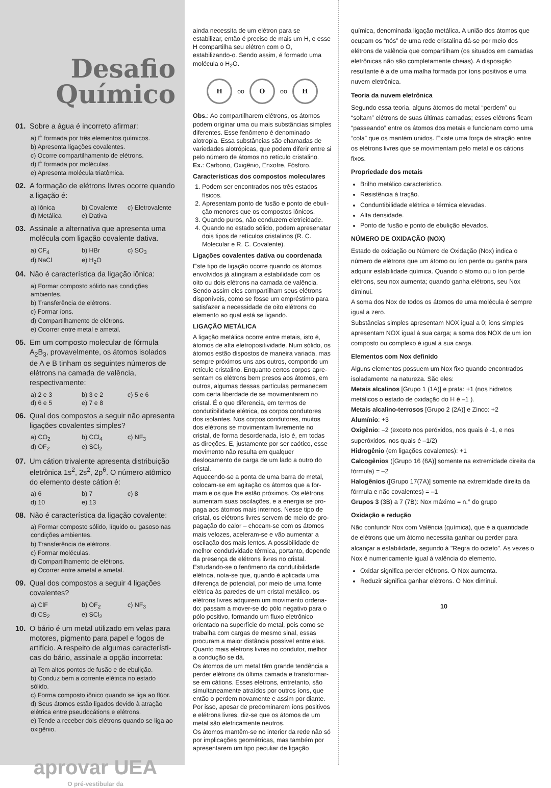Desafio
Químico
01.
Sobre a água é incorreto afirmar:
a) É formada por três elementos químicos.
b) Apresenta ligações covalentes.
c) Ocorre compartilhamento de elétrons.
d) É formada por moléculas.
e) Apresenta molécula triatômica.
02.
A formação de elétrons livres ocorre quando a ligação é:
a) Iônica b) Covalente c) Eletrovalente d) Metálica e) Dativa
03.
Assinale a alternativa que apresenta uma molécula com ligação covalente dativa.
a) CF<sub>4</sub> b) HBr c) SO<sub>3</sub> d) NaCl e) H<sub>2</sub>O
04.
Não é característica da ligação iônica:
a) Formar composto sólido nas condições ambientes.
b) Transferência de elétrons.
c) Formar íons.
d) Compartilhamento de elétrons.
e) Ocorrer entre metal e ametal.
05.
Em um composto molecular de fórmula A<sub>2</sub>B<sub>3</sub>, provavelmente, os átomos isolados de A e B tinham os seguintes números de elétrons na camada de valência, respectivamente:
a) 2 e 3 b) 3 e 2 c) 5 e 6 d) 6 e 5 e) 7 e 8
06.
Qual dos compostos a seguir não apresenta ligações covalentes simples?
a) CO<sub>2</sub> b) CCl<sub>4</sub> c) NF<sub>3</sub> d) OF<sub>2</sub> e) SCl<sub>2</sub>
07.
Um cátion trivalente apresenta distribuição eletrônica 1s<sup>2</sup>, 2s<sup>2</sup>, 2p<sup>6</sup>. O número atômico do elemento deste cátion é:
a) 6 b) 7 c) 8 d) 10 e) 13
08.
Não é característica da ligação covalente:
a) Formar composto sólido, líquido ou gasoso nas condições ambientes.
b) Transferência de elétrons.
c) Formar moléculas.
d) Compartilhamento de elétrons.
e) Ocorrer entre ametal e ametal.
09.
Qual dos compostos a seguir 4 ligações covalentes?
a) ClF b) OF<sub>2</sub> c) NF<sub>3</sub> d) CS<sub>2</sub> e) SCl<sub>2</sub>
10.
O bário é um metal utilizado em velas para motores, pigmento para papel e fogos de artifício. A respeito de algumas característi­cas do bário, assinale a opção incorreta:
a) Tem altos pontos de fusão e de ebulição.
b) Conduz bem a corrente elétrica no estado sólido.
c) Forma composto iônico quando se liga ao flúor.
d) Seus átomos estão ligados devido à atração elétrica entre pseudocátions e elétrons.
e) Tende a receber dois elétrons quando se liga ao oxigênio.
aprovar UEA
O pré-vestibular da
ainda necessita de um elétron para se estabilizar, então é preciso de mais um H, e esse H compar­tilha seu elétron com o O, estabilizando-o. Sendo assim, é formado uma molécula o H<sub>2</sub>O.
H
oo
O
oo
H
Obs.: Ao compartilharem elétrons, os átomos podem originar uma ou mais substâncias sim­ples diferentes. Esse fenômeno é denominado alotropia. Essa substâncias são chamadas de variedades alotrópicas, que podem diferir entre si pelo número de átomos no retículo cristalino. Ex.: Carbono, Oxigênio, Enxofre, Fósforo.
Características dos compostos moleculares
1. Podem ser encontrados nos três estados físicos.
2. Apresentam ponto de fusão e ponto de ebuli­ção menores que os compostos iônicos.
3. Quando puros, não conduzem eletricidade.
4. Quando no estado sólido, podem apresenatar dois tipos de retículos cristalinos (R. C. Molecular e R. C. Covalente).
Ligações covalentes dativa ou coordenada
Este tipo de ligação ocorre quando os átomos envolvidos já atingiram a estabilidade com os oito ou dois elétrons na camada de valência. Sendo assim eles compartilham seus elétrons disponíveis, como se fosse um empréstimo para satisfazer a necessidade de oito elétrons do elemento ao qual está se ligando.
LIGAÇÃO METÁLICA
A ligação metálica ocorre entre metais, isto é, áto­mos de alta eletropositividade. Num sólido, os átomos estão dispostos de maneira variada, mas sempre próximos uns aos outros, compondo um retículo cristalino. Enquanto certos corpos apre­sentam os elétrons bem presos aos átomos, em outros, algumas dessas partículas permanecem com certa liberdade de se movimentarem no cris­tal. É o que diferencia, em termos de condutibili­dade elétrica, os corpos condutores dos isolan­tes. Nos corpos condutores, muitos dos elétrons se movimentam livremente no cristal, de forma desordenada, isto é, em todas as direções. E, justamente por ser caótico, esse movimento não resulta em qualquer deslocamento de carga de um lado a outro do cristal.
Aquecendo-se a ponta de uma barra de metal, colocam-se em agitação os átomos que a for­mam e os que lhe estão próximos. Os elétrons aumentam suas oscilações, e a energia se pro­paga aos átomos mais internos. Nesse tipo de cristal, os elétrons livres servem de meio de pro­pagação do calor – chocam-se com os átomos mais velozes, aceleram-se e vão aumentar a oscilação dos mais lentos. A possibilidade de melhor condutividade térmica, portanto, depende da presença de elétrons livres no cristal.
Estudando-se o fenômeno da condutibilidade elétrica, nota-se que, quando é aplicada uma diferença de potencial, por meio de uma fonte elétrica às paredes de um cristal metálico, os elétrons livres adquirem um movimento ordena­do: passam a mover-se do pólo negativo para o pólo positivo, formando um fluxo eletrônico orientado na superfície do metal, pois como se trabalha com cargas de mesmo sinal, essas procuram a maior distância possível entre elas. Quanto mais elétrons livres no condutor, melhor a condução se dá.
Os átomos de um metal têm grande tendência a perder elétrons da última camada e transformar­se em cátions. Esses elétrons, entretanto, são simultaneamente atraídos por outros íons, que então o perdem novamente e assim por diante. Por isso, apesar de predominarem íons positivos e elétrons livres, diz-se que os átomos de um metal são eletricamente neutros.
Os átomos mantêm-se no interior da rede não só por implicações geométricas, mas também por apresentarem um tipo peculiar de ligação
química, denominada ligação metálica. A união dos átomos que ocupam os “nós” de uma rede cristalina dá-se por meio dos elétrons de valên­cia que compartilham (os situados em camadas eletrônicas não são completamente cheias). A disposição resultante é a de uma malha formada por íons positivos e uma nuvem eletrônica.
Teoria da nuvem eletrônica
Segundo essa teoria, alguns átomos do metal “perdem” ou “soltam” elétrons de suas últimas camadas; esses elétrons ficam “passeando” entre os átomos dos metais e funcionam como uma “cola” que os mantém unidos. Existe uma força de atração entre os elétrons livres que se movimentam pelo metal e os cátions fixos.
Propriedade dos metais
Brilho metálico característico.
Resistência à tração.
Conduntibilidade elétrica e térmica elevadas.
Alta densidade.
Ponto de fusão e ponto de ebulição elevados.
NÚMERO DE OXIDAÇÃO (NOX)
Estado de oxidação ou Número de Oxidação (Nox) indica o número de elétrons que um áto­mo ou íon perde ou ganha para adquirir estabili­dade química. Quando o átomo ou o íon perde elétrons, seu nox aumenta; quando ganha elé­trons, seu Nox diminui.
A soma dos Nox de todos os átomos de uma molécula é sempre igual a zero.
Substâncias simples apresentam NOX igual a 0; íons simples apresentam NOX igual à sua carga; a soma dos NOX de um íon composto ou com­plexo é igual à sua carga.
Elementos com Nox definido
Alguns elementos possuem um Nox fixo quando encontrados isoladamente na natureza. São eles:
Metais alcalinos [Grupo 1 (1A)] e prata: +1 (nos hidretos metálicos o estado de oxidação do H é –1 ).
Metais alcalino-terrosos [Grupo 2 (2A)] e Zinco: +2
Alumínio: +3
Oxigênio: –2 (exceto nos peróxidos, nos quais é -1, e nos superóxidos, nos quais é –1/2)
Hidrogênio (em ligações covalentes): +1
Calcogênios ([Grupo 16 (6A)] somente na extremidade direita da fórmula) = –2
Halogênios ([Grupo 17(7A)] somente na extre­midade direita da fórmula e não covalentes) = –1
Grupos 3 (3B) a 7 (7B): Nox máximo = n.° do grupo
Oxidação e redução
Não confundir Nox com Valência (química), que é a quantidade de elétrons que um átomo necessita ganhar ou perder para alcançar a estabilidade, segundo á "Regra do octeto". As vezes o Nox é numericamente igual à valência do elemento.
Oxidar significa perder elétrons. O Nox aumenta.
Reduzir significa ganhar elétrons. O Nox diminui.
10